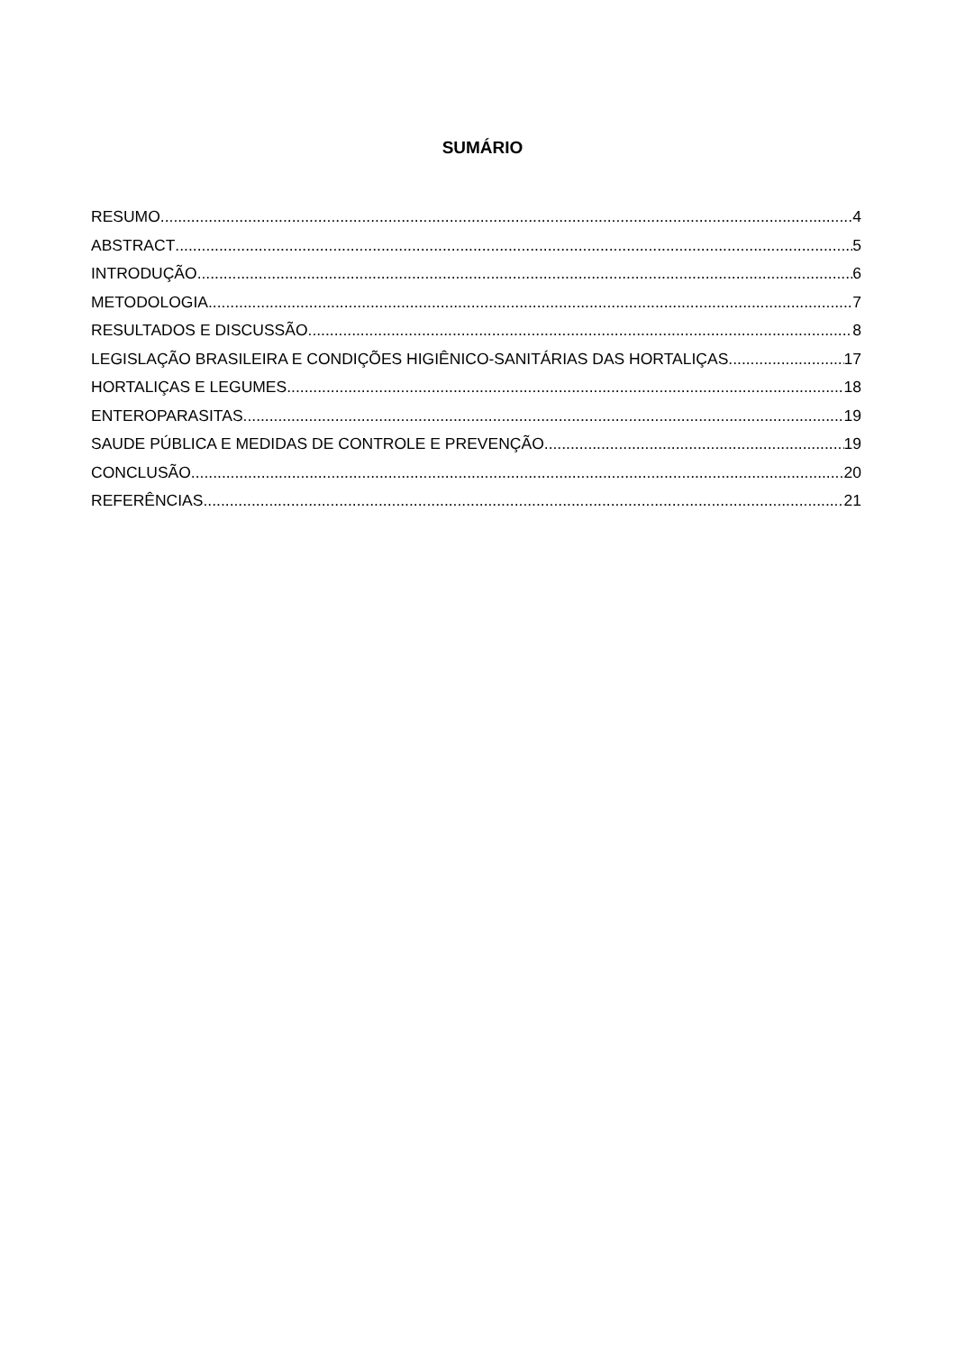SUMÁRIO
RESUMO 4
ABSTRACT 5
INTRODUÇÃO 6
METODOLOGIA 7
RESULTADOS E DISCUSSÃO 8
LEGISLAÇÃO BRASILEIRA E CONDIÇÕES HIGIÊNICO-SANITÁRIAS DAS HORTALIÇAS 17
HORTALIÇAS E LEGUMES 18
ENTEROPARASITAS 19
SAUDE PÚBLICA E MEDIDAS DE CONTROLE E PREVENÇÃO 19
CONCLUSÃO 20
REFERÊNCIAS 21